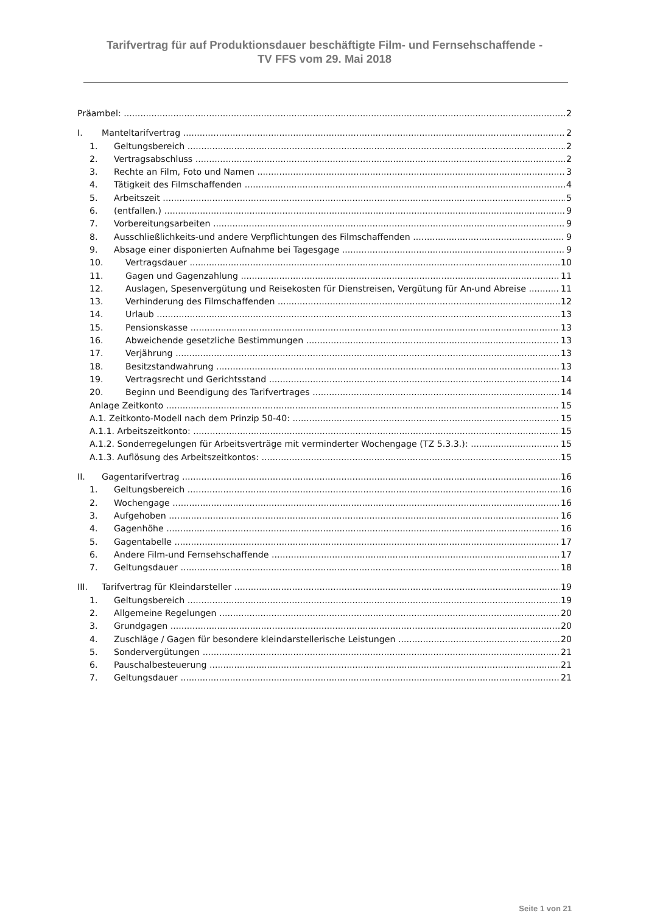Tarifvertrag für auf Produktionsdauer beschäftigte Film- und Fernsehschaffende -
TV FFS vom 29. Mai 2018
Präambel: 2
I. Manteltarifvertrag 2
1. Geltungsbereich 2
2. Vertragsabschluss 2
3. Rechte an Film, Foto und Namen 3
4. Tätigkeit des Filmschaffenden 4
5. Arbeitszeit 5
6. (entfallen.) 9
7. Vorbereitungsarbeiten 9
8. Ausschließlichkeits-und andere Verpflichtungen des Filmschaffenden 9
9. Absage einer disponierten Aufnahme bei Tagesgage 9
10. Vertragsdauer 10
11. Gagen und Gagenzahlung 11
12. Auslagen, Spesenvergütung und Reisekosten für Dienstreisen, Vergütung für An-und Abreise 11
13. Verhinderung des Filmschaffenden 12
14. Urlaub 13
15. Pensionskasse 13
16. Abweichende gesetzliche Bestimmungen 13
17. Verjährung 13
18. Besitzstandwahrung 13
19. Vertragsrecht und Gerichtsstand 14
20. Beginn und Beendigung des Tarifvertrages 14
Anlage Zeitkonto 15
A.1. Zeitkonto-Modell nach dem Prinzip 50-40: 15
A.1.1. Arbeitszeitkonto: 15
A.1.2. Sonderregelungen für Arbeitsverträge mit verminderter Wochengage (TZ 5.3.3.): 15
A.1.3. Auflösung des Arbeitszeitkontos: 15
II. Gagentarifvertrag 16
1. Geltungsbereich 16
2. Wochengage 16
3. Aufgehoben 16
4. Gagenhöhe 16
5. Gagentabelle 17
6. Andere Film-und Fernsehschaffende 17
7. Geltungsdauer 18
III. Tarifvertrag für Kleindarsteller 19
1. Geltungsbereich 19
2. Allgemeine Regelungen 20
3. Grundgagen 20
4. Zuschläge / Gagen für besondere kleindarstellerische Leistungen 20
5. Sondervergütungen 21
6. Pauschalbesteuerung 21
7. Geltungsdauer 21
Seite 1 von 21